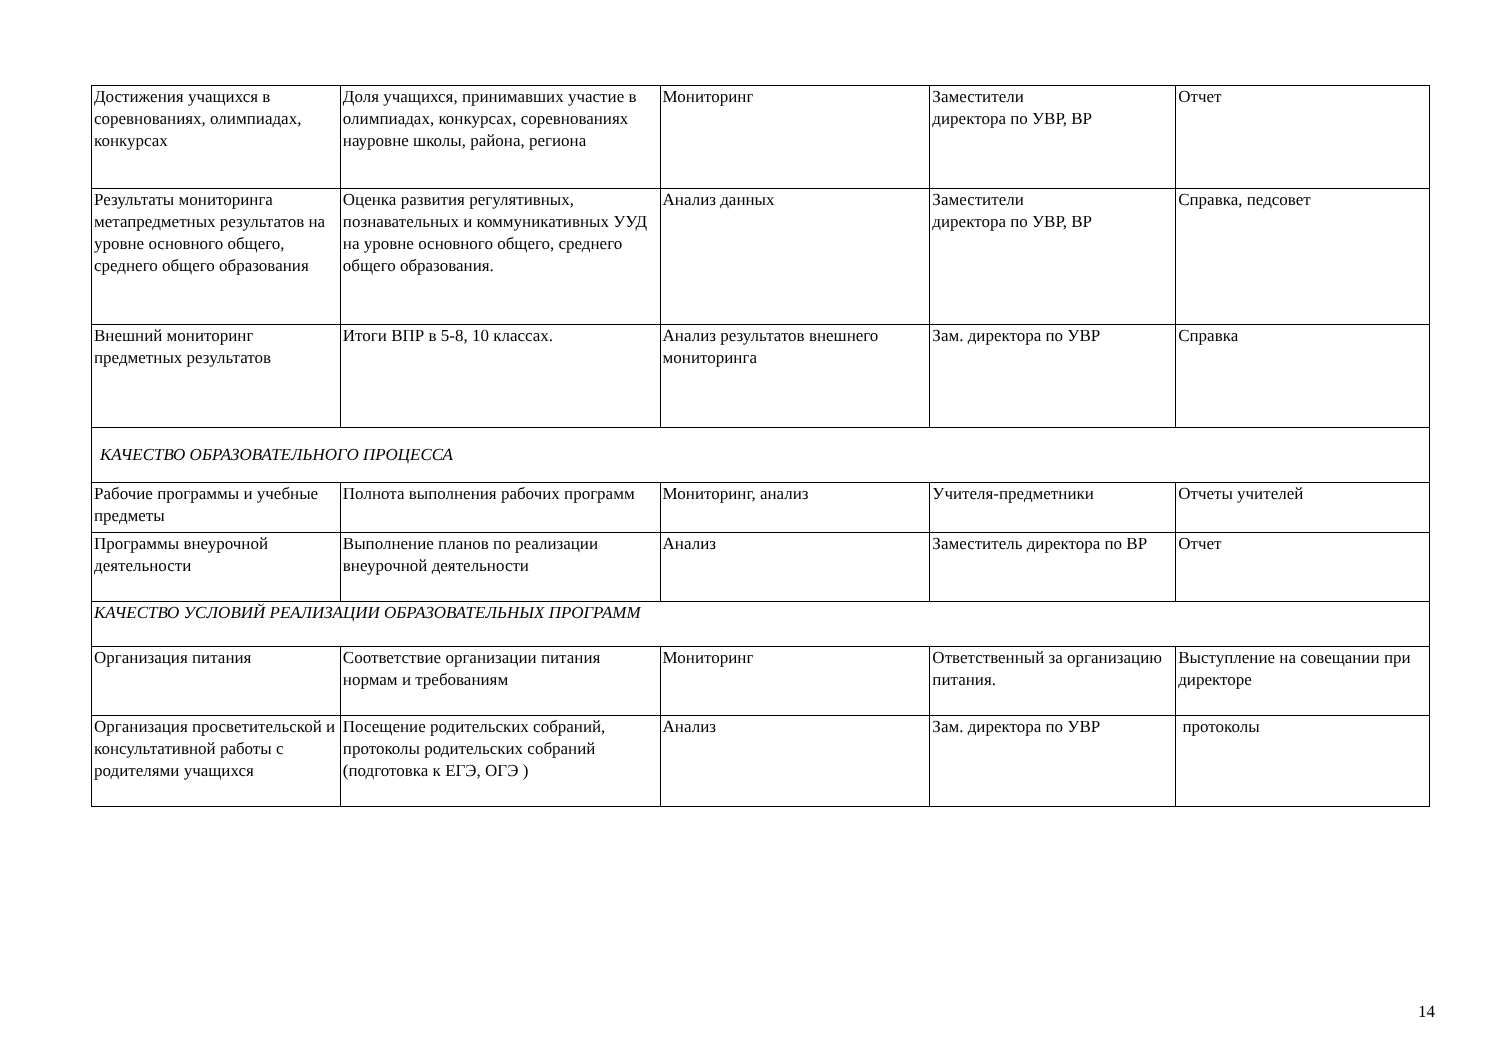| Достижения учащихся в соревнованиях, олимпиадах, конкурсах | Доля учащихся, принимавших участие в олимпиадах, конкурсах, соревнованиях науровне школы, района, региона | Мониторинг | Заместители директора по УВР, ВР | Отчет |
| Результаты мониторинга метапредметных результатов на уровне основного общего, среднего общего образования | Оценка развития регулятивных, познавательных и коммуникативных УУД на уровне основного общего, среднего общего образования. | Анализ данных | Заместители директора по УВР, ВР | Справка, педсовет |
| Внешний мониторинг предметных результатов | Итоги ВПР в 5-8, 10 классах. | Анализ результатов внешнего мониторинга | Зам. директора по УВР | Справка |
| КАЧЕСТВО ОБРАЗОВАТЕЛЬНОГО ПРОЦЕССА | | | | |
| Рабочие программы и учебные предметы | Полнота выполнения рабочих программ | Мониторинг, анализ | Учителя-предметники | Отчеты учителей |
| Программы внеурочной деятельности | Выполнение планов по реализации внеурочной деятельности | Анализ | Заместитель директора по ВР | Отчет |
| КАЧЕСТВО УСЛОВИЙ РЕАЛИЗАЦИИ ОБРАЗОВАТЕЛЬНЫХ ПРОГРАММ | | | | |
| Организация питания | Соответствие организации питания нормам и требованиям | Мониторинг | Ответственный за организацию питания. | Выступление на совещании при директоре |
| Организация просветительской и консультативной работы с родителями учащихся | Посещение родительских собраний, протоколы родительских собраний (подготовка к ЕГЭ, ОГЭ ) | Анализ | Зам. директора по УВР | протоколы |
14